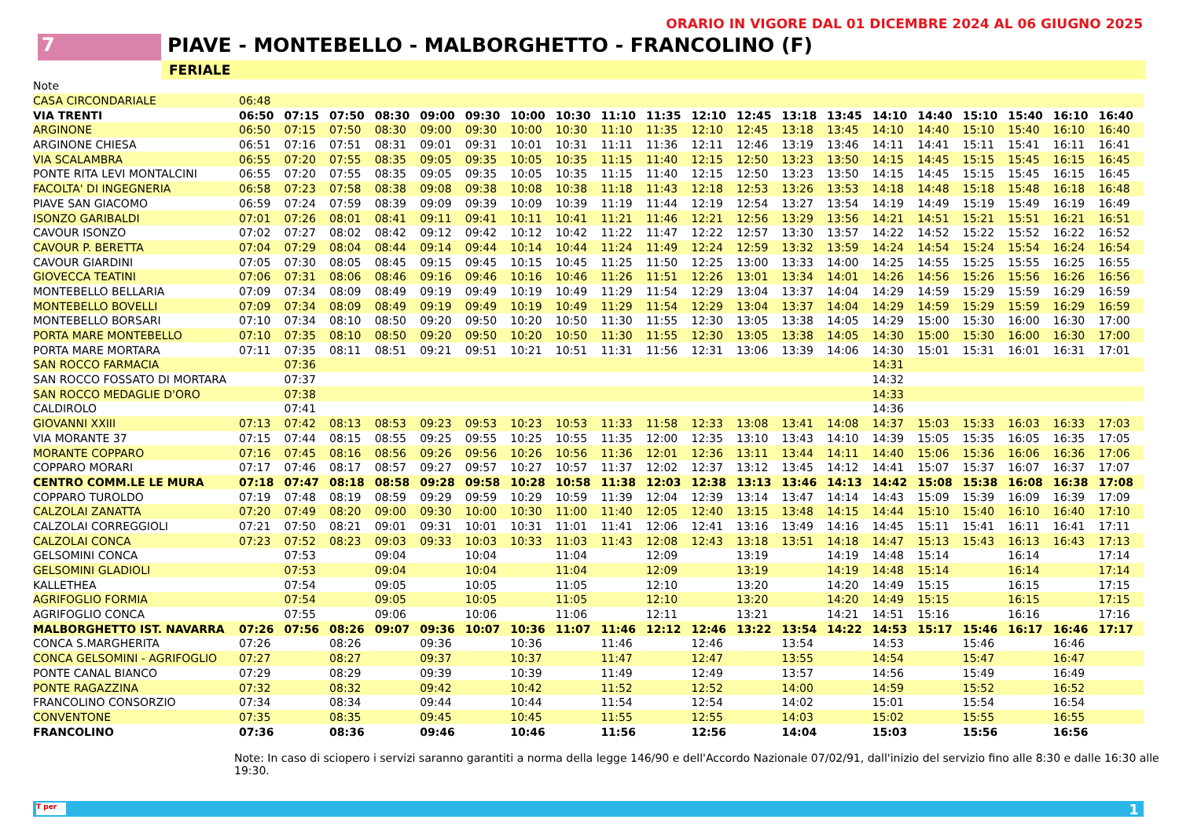ORARIO IN VIGORE DAL 01 DICEMBRE 2024 AL 06 GIUGNO 2025
7 PIAVE - MONTEBELLO - MALBORGHETTO - FRANCOLINO (F)
FERIALE
| Note | | | | | | | | | | | | | | | | | | | | |
| CASA CIRCONDARIALE | 06:48 | | | | | | | | | | | | | | | | | | | |
| VIA TRENTI | 06:50 | 07:15 | 07:50 | 08:30 | 09:00 | 09:30 | 10:00 | 10:30 | 11:10 | 11:35 | 12:10 | 12:45 | 13:18 | 13:45 | 14:10 | 14:40 | 15:10 | 15:40 | 16:10 | 16:40 |
| ARGINONE | 06:50 | 07:15 | 07:50 | 08:30 | 09:00 | 09:30 | 10:00 | 10:30 | 11:10 | 11:35 | 12:10 | 12:45 | 13:18 | 13:45 | 14:10 | 14:40 | 15:10 | 15:40 | 16:10 | 16:40 |
| ARGINONE CHIESA | 06:51 | 07:16 | 07:51 | 08:31 | 09:01 | 09:31 | 10:01 | 10:31 | 11:11 | 11:36 | 12:11 | 12:46 | 13:19 | 13:46 | 14:11 | 14:41 | 15:11 | 15:41 | 16:11 | 16:41 |
| VIA SCALAMBRA | 06:55 | 07:20 | 07:55 | 08:35 | 09:05 | 09:35 | 10:05 | 10:35 | 11:15 | 11:40 | 12:15 | 12:50 | 13:23 | 13:50 | 14:15 | 14:45 | 15:15 | 15:45 | 16:15 | 16:45 |
| PONTE RITA LEVI MONTALCINI | 06:55 | 07:20 | 07:55 | 08:35 | 09:05 | 09:35 | 10:05 | 10:35 | 11:15 | 11:40 | 12:15 | 12:50 | 13:23 | 13:50 | 14:15 | 14:45 | 15:15 | 15:45 | 16:15 | 16:45 |
| FACOLTA' DI INGEGNERIA | 06:58 | 07:23 | 07:58 | 08:38 | 09:08 | 09:38 | 10:08 | 10:38 | 11:18 | 11:43 | 12:18 | 12:53 | 13:26 | 13:53 | 14:18 | 14:48 | 15:18 | 15:48 | 16:18 | 16:48 |
| PIAVE SAN GIACOMO | 06:59 | 07:24 | 07:59 | 08:39 | 09:09 | 09:39 | 10:09 | 10:39 | 11:19 | 11:44 | 12:19 | 12:54 | 13:27 | 13:54 | 14:19 | 14:49 | 15:19 | 15:49 | 16:19 | 16:49 |
| ISONZO GARIBALDI | 07:01 | 07:26 | 08:01 | 08:41 | 09:11 | 09:41 | 10:11 | 10:41 | 11:21 | 11:46 | 12:21 | 12:56 | 13:29 | 13:56 | 14:21 | 14:51 | 15:21 | 15:51 | 16:21 | 16:51 |
| CAVOUR ISONZO | 07:02 | 07:27 | 08:02 | 08:42 | 09:12 | 09:42 | 10:12 | 10:42 | 11:22 | 11:47 | 12:22 | 12:57 | 13:30 | 13:57 | 14:22 | 14:52 | 15:22 | 15:52 | 16:22 | 16:52 |
| CAVOUR P. BERETTA | 07:04 | 07:29 | 08:04 | 08:44 | 09:14 | 09:44 | 10:14 | 10:44 | 11:24 | 11:49 | 12:24 | 12:59 | 13:32 | 13:59 | 14:24 | 14:54 | 15:24 | 15:54 | 16:24 | 16:54 |
| CAVOUR GIARDINI | 07:05 | 07:30 | 08:05 | 08:45 | 09:15 | 09:45 | 10:15 | 10:45 | 11:25 | 11:50 | 12:25 | 13:00 | 13:33 | 14:00 | 14:25 | 14:55 | 15:25 | 15:55 | 16:25 | 16:55 |
| GIOVECCA TEATINI | 07:06 | 07:31 | 08:06 | 08:46 | 09:16 | 09:46 | 10:16 | 10:46 | 11:26 | 11:51 | 12:26 | 13:01 | 13:34 | 14:01 | 14:26 | 14:56 | 15:26 | 15:56 | 16:26 | 16:56 |
| MONTEBELLO BELLARIA | 07:09 | 07:34 | 08:09 | 08:49 | 09:19 | 09:49 | 10:19 | 10:49 | 11:29 | 11:54 | 12:29 | 13:04 | 13:37 | 14:04 | 14:29 | 14:59 | 15:29 | 15:59 | 16:29 | 16:59 |
| MONTEBELLO BOVELLI | 07:09 | 07:34 | 08:09 | 08:49 | 09:19 | 09:49 | 10:19 | 10:49 | 11:29 | 11:54 | 12:29 | 13:04 | 13:37 | 14:04 | 14:29 | 14:59 | 15:29 | 15:59 | 16:29 | 16:59 |
| MONTEBELLO BORSARI | 07:10 | 07:34 | 08:10 | 08:50 | 09:20 | 09:50 | 10:20 | 10:50 | 11:30 | 11:55 | 12:30 | 13:05 | 13:38 | 14:05 | 14:29 | 15:00 | 15:30 | 16:00 | 16:30 | 17:00 |
| PORTA MARE MONTEBELLO | 07:10 | 07:35 | 08:10 | 08:50 | 09:20 | 09:50 | 10:20 | 10:50 | 11:30 | 11:55 | 12:30 | 13:05 | 13:38 | 14:05 | 14:30 | 15:00 | 15:30 | 16:00 | 16:30 | 17:00 |
| PORTA MARE MORTARA | 07:11 | 07:35 | 08:11 | 08:51 | 09:21 | 09:51 | 10:21 | 10:51 | 11:31 | 11:56 | 12:31 | 13:06 | 13:39 | 14:06 | 14:30 | 15:01 | 15:31 | 16:01 | 16:31 | 17:01 |
| SAN ROCCO FARMACIA | | 07:36 | | | | | | | | | | | | | 14:31 | | | | | |
| SAN ROCCO FOSSATO DI MORTARA | | 07:37 | | | | | | | | | | | | | 14:32 | | | | | |
| SAN ROCCO MEDAGLIE D'ORO | | 07:38 | | | | | | | | | | | | | 14:33 | | | | | |
| CALDIROLO | | 07:41 | | | | | | | | | | | | | 14:36 | | | | | |
| GIOVANNI XXIII | 07:13 | 07:42 | 08:13 | 08:53 | 09:23 | 09:53 | 10:23 | 10:53 | 11:33 | 11:58 | 12:33 | 13:08 | 13:41 | 14:08 | 14:37 | 15:03 | 15:33 | 16:03 | 16:33 | 17:03 |
| VIA MORANTE 37 | 07:15 | 07:44 | 08:15 | 08:55 | 09:25 | 09:55 | 10:25 | 10:55 | 11:35 | 12:00 | 12:35 | 13:10 | 13:43 | 14:10 | 14:39 | 15:05 | 15:35 | 16:05 | 16:35 | 17:05 |
| MORANTE COPPARO | 07:16 | 07:45 | 08:16 | 08:56 | 09:26 | 09:56 | 10:26 | 10:56 | 11:36 | 12:01 | 12:36 | 13:11 | 13:44 | 14:11 | 14:40 | 15:06 | 15:36 | 16:06 | 16:36 | 17:06 |
| COPPARO MORARI | 07:17 | 07:46 | 08:17 | 08:57 | 09:27 | 09:57 | 10:27 | 10:57 | 11:37 | 12:02 | 12:37 | 13:12 | 13:45 | 14:12 | 14:41 | 15:07 | 15:37 | 16:07 | 16:37 | 17:07 |
| CENTRO COMM.LE LE MURA | 07:18 | 07:47 | 08:18 | 08:58 | 09:28 | 09:58 | 10:28 | 10:58 | 11:38 | 12:03 | 12:38 | 13:13 | 13:46 | 14:13 | 14:42 | 15:08 | 15:38 | 16:08 | 16:38 | 17:08 |
| COPPARO TUROLDO | 07:19 | 07:48 | 08:19 | 08:59 | 09:29 | 09:59 | 10:29 | 10:59 | 11:39 | 12:04 | 12:39 | 13:14 | 13:47 | 14:14 | 14:43 | 15:09 | 15:39 | 16:09 | 16:39 | 17:09 |
| CALZOLAI ZANATTA | 07:20 | 07:49 | 08:20 | 09:00 | 09:30 | 10:00 | 10:30 | 11:00 | 11:40 | 12:05 | 12:40 | 13:15 | 13:48 | 14:15 | 14:44 | 15:10 | 15:40 | 16:10 | 16:40 | 17:10 |
| CALZOLAI CORREGGIOLI | 07:21 | 07:50 | 08:21 | 09:01 | 09:31 | 10:01 | 10:31 | 11:01 | 11:41 | 12:06 | 12:41 | 13:16 | 13:49 | 14:16 | 14:45 | 15:11 | 15:41 | 16:11 | 16:41 | 17:11 |
| CALZOLAI CONCA | 07:23 | 07:52 | 08:23 | 09:03 | 09:33 | 10:03 | 10:33 | 11:03 | 11:43 | 12:08 | 12:43 | 13:18 | 13:51 | 14:18 | 14:47 | 15:13 | 15:43 | 16:13 | 16:43 | 17:13 |
| GELSOMINI CONCA | | 07:53 | | 09:04 | | 10:04 | | 11:04 | | 12:09 | | 13:19 | | 14:19 | 14:48 | 15:14 | | 16:14 | | 17:14 |
| GELSOMINI GLADIOLI | | 07:53 | | 09:04 | | 10:04 | | 11:04 | | 12:09 | | 13:19 | | 14:19 | 14:48 | 15:14 | | 16:14 | | 17:14 |
| KALLETHEA | | 07:54 | | 09:05 | | 10:05 | | 11:05 | | 12:10 | | 13:20 | | 14:20 | 14:49 | 15:15 | | 16:15 | | 17:15 |
| AGRIFOGLIO FORMIA | | 07:54 | | 09:05 | | 10:05 | | 11:05 | | 12:10 | | 13:20 | | 14:20 | 14:49 | 15:15 | | 16:15 | | 17:15 |
| AGRIFOGLIO CONCA | | 07:55 | | 09:06 | | 10:06 | | 11:06 | | 12:11 | | 13:21 | | 14:21 | 14:51 | 15:16 | | 16:16 | | 17:16 |
| MALBORGHETTO IST. NAVARRA | 07:26 | 07:56 | 08:26 | 09:07 | 09:36 | 10:07 | 10:36 | 11:07 | 11:46 | 12:12 | 12:46 | 13:22 | 13:54 | 14:22 | 14:53 | 15:17 | 15:46 | 16:17 | 16:46 | 17:17 |
| CONCA S.MARGHERITA | 07:26 | | 08:26 | | 09:36 | | 10:36 | | 11:46 | | 12:46 | | 13:54 | | 14:53 | | 15:46 | | 16:46 | |
| CONCA GELSOMINI - AGRIFOGLIO | 07:27 | | 08:27 | | 09:37 | | 10:37 | | 11:47 | | 12:47 | | 13:55 | | 14:54 | | 15:47 | | 16:47 | |
| PONTE CANAL BIANCO | 07:29 | | 08:29 | | 09:39 | | 10:39 | | 11:49 | | 12:49 | | 13:57 | | 14:56 | | 15:49 | | 16:49 | |
| PONTE RAGAZZINA | 07:32 | | 08:32 | | 09:42 | | 10:42 | | 11:52 | | 12:52 | | 14:00 | | 14:59 | | 15:52 | | 16:52 | |
| FRANCOLINO CONSORZIO | 07:34 | | 08:34 | | 09:44 | | 10:44 | | 11:54 | | 12:54 | | 14:02 | | 15:01 | | 15:54 | | 16:54 | |
| CONVENTONE | 07:35 | | 08:35 | | 09:45 | | 10:45 | | 11:55 | | 12:55 | | 14:03 | | 15:02 | | 15:55 | | 16:55 | |
| FRANCOLINO | 07:36 | | 08:36 | | 09:46 | | 10:46 | | 11:56 | | 12:56 | | 14:04 | | 15:03 | | 15:56 | | 16:56 | |
Note: In caso di sciopero i servizi saranno garantiti a norma della legge 146/90 e dell'Accordo Nazionale 07/02/91, dall'inizio del servizio fino alle 8:30 e dalle 16:30 alle 19:30.
T per 1